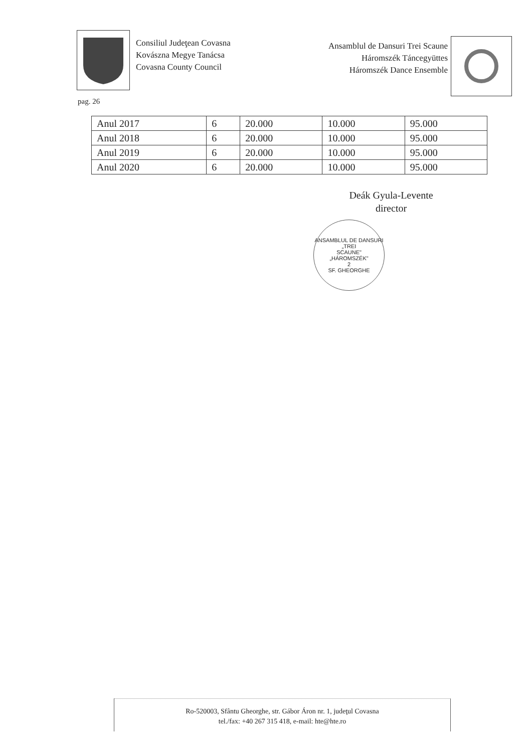Consiliul Judeţean Covasna
Kovászna Megye Tanácsa
Covasna County Council
Ansamblul de Dansuri Trei Scaune
Háromszék Táncegyüttes
Háromszék Dance Ensemble
pag. 26
| Anul 2017 | 6 | 20.000 | 10.000 | 95.000 |
| Anul 2018 | 6 | 20.000 | 10.000 | 95.000 |
| Anul 2019 | 6 | 20.000 | 10.000 | 95.000 |
| Anul 2020 | 6 | 20.000 | 10.000 | 95.000 |
Deák Gyula-Levente
director
ANSAMBLUL DE DANSURI
„TREI
SCAUNE"
„HÁROMSZÉK"
2
SF. GHEORGHE
Ro-520003, Sfântu Gheorghe, str. Gábor Áron nr. 1, judeţul Covasna
tel./fax: +40 267 315 418, e-mail: hte@hte.ro